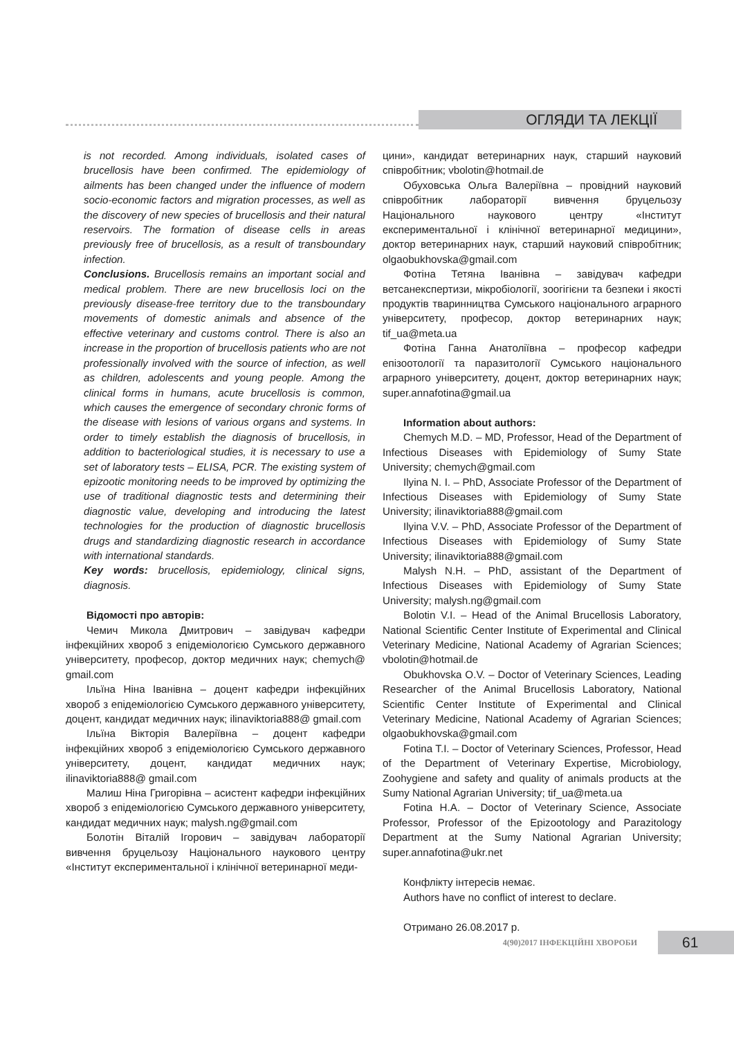ОГЛЯДИ ТА ЛЕКЦІЇ
is not recorded. Among individuals, isolated cases of brucellosis have been confirmed. The epidemiology of ailments has been changed under the influence of modern socio-economic factors and migration processes, as well as the discovery of new species of brucellosis and their natural reservoirs. The formation of disease cells in areas previously free of brucellosis, as a result of transboundary infection.
Conclusions. Brucellosis remains an important social and medical problem. There are new brucellosis loci on the previously disease-free territory due to the transboundary movements of domestic animals and absence of the effective veterinary and customs control. There is also an increase in the proportion of brucellosis patients who are not professionally involved with the source of infection, as well as children, adolescents and young people. Among the clinical forms in humans, acute brucellosis is common, which causes the emergence of secondary chronic forms of the disease with lesions of various organs and systems. In order to timely establish the diagnosis of brucellosis, in addition to bacteriological studies, it is necessary to use a set of laboratory tests – ELISA, PCR. The existing system of epizootic monitoring needs to be improved by optimizing the use of traditional diagnostic tests and determining their diagnostic value, developing and introducing the latest technologies for the production of diagnostic brucellosis drugs and standardizing diagnostic research in accordance with international standards.
Key words: brucellosis, epidemiology, clinical signs, diagnosis.
Відомості про авторів:
Чемич Микола Дмитрович – завідувач кафедри інфекційних хвороб з епідеміологією Сумського державного університету, професор, доктор медичних наук; chemych@ gmail.com
Ільїна Ніна Іванівна – доцент кафедри інфекційних хвороб з епідеміологією Сумського державного університету, доцент, кандидат медичних наук; ilinaviktoria888@ gmail.com
Ільїна Вікторія Валеріївна – доцент кафедри інфекційних хвороб з епідеміологією Сумського державного університету, доцент, кандидат медичних наук; ilinaviktoria888@ gmail.com
Малиш Ніна Григорівна – асистент кафедри інфекційних хвороб з епідеміологією Сумського державного університету, кандидат медичних наук; malysh.ng@gmail.com
Болотін Віталій Ігорович – завідувач лабораторії вивчення бруцельозу Національного наукового центру «Інститут експериментальної і клінічної ветеринарної меди-
цини», кандидат ветеринарних наук, старший науковий співробітник; vbolotin@hotmail.de
Обуховська Ольга Валеріївна – провідний науковий співробітник лабораторії вивчення бруцельозу Національного наукового центру «Інститут експериментальної і клінічної ветеринарної медицини», доктор ветеринарних наук, старший науковий співробітник; olgaobukhovska@gmail.com
Фотіна Тетяна Іванівна – завідувач кафедри ветсанекспертизи, мікробіології, зоогігієни та безпеки і якості продуктів тваринництва Сумського національного аграрного університету, професор, доктор ветеринарних наук; tif_ua@meta.ua
Фотіна Ганна Анатоліївна – професор кафедри епізоотології та паразитології Сумського національного аграрного університету, доцент, доктор ветеринарних наук; super.annafotina@gmail.ua
Information about authors:
Chemych M.D. – MD, Professor, Head of the Department of Infectious Diseases with Epidemiology of Sumy State University; chemych@gmail.com
Ilyina N. I. – PhD, Associate Professor of the Department of Infectious Diseases with Epidemiology of Sumy State University; ilinaviktoria888@gmail.com
Ilyina V.V. – PhD, Associate Professor of the Department of Infectious Diseases with Epidemiology of Sumy State University; ilinaviktoria888@gmail.com
Malysh N.H. – PhD, assistant of the Department of Infectious Diseases with Epidemiology of Sumy State University; malysh.ng@gmail.com
Bolotin V.I. – Head of the Animal Brucellosis Laboratory, National Scientific Center Institute of Experimental and Clinical Veterinary Medicine, National Academy of Agrarian Sciences; vbolotin@hotmail.de
Obukhovska O.V. – Doctor of Veterinary Sciences, Leading Researcher of the Animal Brucellosis Laboratory, National Scientific Center Institute of Experimental and Clinical Veterinary Medicine, National Academy of Agrarian Sciences; olgaobukhovska@gmail.com
Fotina T.I. – Doctor of Veterinary Sciences, Professor, Head of the Department of Veterinary Expertise, Microbiology, Zoohygiene and safety and quality of animals products at the Sumy National Agrarian University; tif_ua@meta.ua
Fotina H.A. – Doctor of Veterinary Science, Associate Professor, Professor of the Epizootology and Parazitology Department at the Sumy National Agrarian University; super.annafotina@ukr.net
Конфлікту інтересів немає.
Authors have no conflict of interest to declare.
Отримано 26.08.2017 р.
4(90)2017 ІНФЕКЦІЙНІ ХВОРОБИ 61